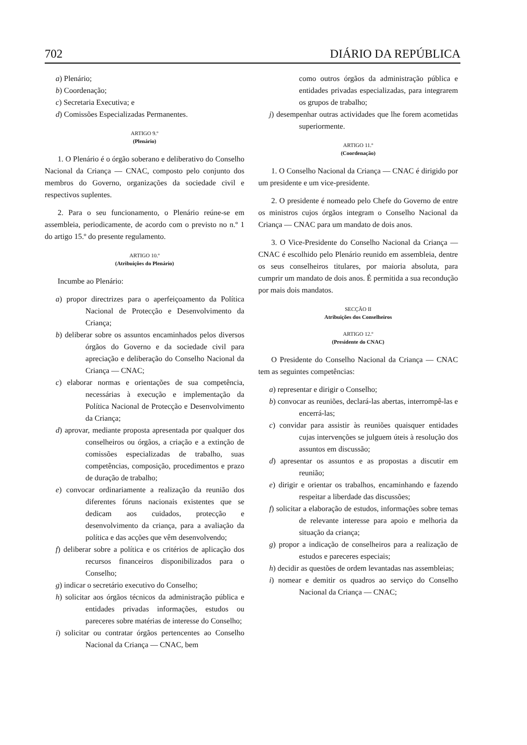702 DIÁRIO DA REPÚBLICA
a) Plenário;
b) Coordenação;
c) Secretaria Executiva; e
d) Comissões Especializadas Permanentes.
ARTIGO 9.º
(Plenário)
1. O Plenário é o órgão soberano e deliberativo do Conselho Nacional da Criança — CNAC, composto pelo conjunto dos membros do Governo, organizações da sociedade civil e respectivos suplentes.
2. Para o seu funcionamento, o Plenário reúne-se em assembleia, periodicamente, de acordo com o previsto no n.º 1 do artigo 15.º do presente regulamento.
ARTIGO 10.º
(Atribuições do Plenário)
Incumbe ao Plenário:
a) propor directrizes para o aperfeiçoamento da Política Nacional de Protecção e Desenvolvimento da Criança;
b) deliberar sobre os assuntos encaminhados pelos diversos órgãos do Governo e da sociedade civil para apreciação e deliberação do Conselho Nacional da Criança — CNAC;
c) elaborar normas e orientações de sua competência, necessárias à execução e implementação da Política Nacional de Protecção e Desenvolvimento da Criança;
d) aprovar, mediante proposta apresentada por qualquer dos conselheiros ou órgãos, a criação e a extinção de comissões especializadas de trabalho, suas competências, composição, procedimentos e prazo de duração de trabalho;
e) convocar ordinariamente a realização da reunião dos diferentes fóruns nacionais existentes que se dedicam aos cuidados, protecção e desenvolvimento da criança, para a avaliação da política e das acções que vêm desenvolvendo;
f) deliberar sobre a política e os critérios de aplicação dos recursos financeiros disponibilizados para o Conselho;
g) indicar o secretário executivo do Conselho;
h) solicitar aos órgãos técnicos da administração pública e entidades privadas informações, estudos ou pareceres sobre matérias de interesse do Conselho;
i) solicitar ou contratar órgãos pertencentes ao Conselho Nacional da Criança — CNAC, bem
como outros órgãos da administração pública e entidades privadas especializadas, para integrarem os grupos de trabalho;
j) desempenhar outras actividades que lhe forem acometidas superiormente.
ARTIGO 11.º
(Coordenação)
1. O Conselho Nacional da Criança — CNAC é dirigido por um presidente e um vice-presidente.
2. O presidente é nomeado pelo Chefe do Governo de entre os ministros cujos órgãos integram o Conselho Nacional da Criança — CNAC para um mandato de dois anos.
3. O Vice-Presidente do Conselho Nacional da Criança — CNAC é escolhido pelo Plenário reunido em assembleia, dentre os seus conselheiros titulares, por maioria absoluta, para cumprir um mandato de dois anos. É permitida a sua recondução por mais dois mandatos.
SECÇÃO II
Atribuições dos Conselheiros
ARTIGO 12.º
(Presidente do CNAC)
O Presidente do Conselho Nacional da Criança — CNAC tem as seguintes competências:
a) representar e dirigir o Conselho;
b) convocar as reuniões, declará-las abertas, interrompê-las e encerrá-las;
c) convidar para assistir às reuniões quaisquer entidades cujas intervenções se julguem úteis à resolução dos assuntos em discussão;
d) apresentar os assuntos e as propostas a discutir em reunião;
e) dirigir e orientar os trabalhos, encaminhando e fazendo respeitar a liberdade das discussões;
f) solicitar a elaboração de estudos, informações sobre temas de relevante interesse para apoio e melhoria da situação da criança;
g) propor a indicação de conselheiros para a realização de estudos e pareceres especiais;
h) decidir as questões de ordem levantadas nas assembleias;
i) nomear e demitir os quadros ao serviço do Conselho Nacional da Criança — CNAC;